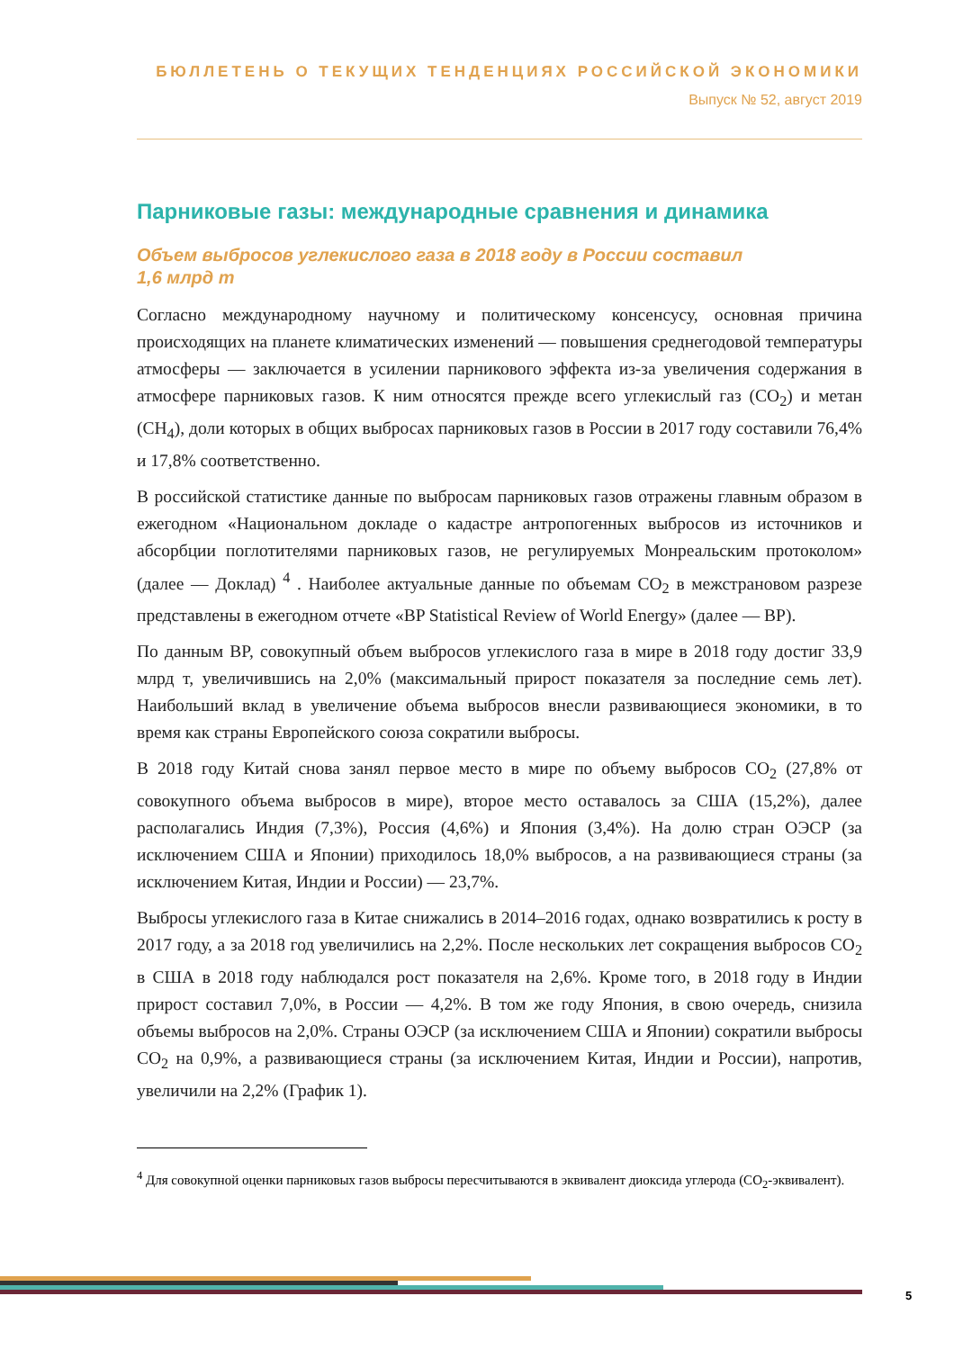БЮЛЛЕТЕНЬ О ТЕКУЩИХ ТЕНДЕНЦИЯХ РОССИЙСКОЙ ЭКОНОМИКИ
Выпуск № 52, август 2019
Парниковые газы: международные сравнения и динамика
Объем выбросов углекислого газа в 2018 году в России составил
1,6 млрд т
Согласно международному научному и политическому консенсусу, основная причина происходящих на планете климатических изменений — повышения среднегодовой температуры атмосферы — заключается в усилении парникового эффекта из-за увеличения содержания в атмосфере парниковых газов. К ним относятся прежде всего углекислый газ (CO<sub>2</sub>) и метан (CH<sub>4</sub>), доли которых в общих выбросах парниковых газов в России в 2017 году составили 76,4% и 17,8% соответственно.
В российской статистике данные по выбросам парниковых газов отражены главным образом в ежегодном «Национальном докладе о кадастре антропогенных выбросов из источников и абсорбции поглотителями парниковых газов, не регулируемых Монреальским протоколом» (далее — Доклад) <sup>4</sup> . Наиболее актуальные данные по объемам CO<sub>2</sub> в межстрановом разрезе представлены в ежегодном отчете «BP Statistical Review of World Energy» (далее — BP).
По данным BP, совокупный объем выбросов углекислого газа в мире в 2018 году достиг 33,9 млрд т, увеличившись на 2,0% (максимальный прирост показателя за последние семь лет). Наибольший вклад в увеличение объема выбросов внесли развивающиеся экономики, в то время как страны Европейского союза сократили выбросы.
В 2018 году Китай снова занял первое место в мире по объему выбросов CO<sub>2</sub> (27,8% от совокупного объема выбросов в мире), второе место оставалось за США (15,2%), далее располагались Индия (7,3%), Россия (4,6%) и Япония (3,4%). На долю стран ОЭСР (за исключением США и Японии) приходилось 18,0% выбросов, а на развивающиеся страны (за исключением Китая, Индии и России) — 23,7%.
Выбросы углекислого газа в Китае снижались в 2014–2016 годах, однако возвратились к росту в 2017 году, а за 2018 год увеличились на 2,2%. После нескольких лет сокращения выбросов CO<sub>2</sub> в США в 2018 году наблюдался рост показателя на 2,6%. Кроме того, в 2018 году в Индии прирост составил 7,0%, в России — 4,2%. В том же году Япония, в свою очередь, снизила объемы выбросов на 2,0%. Страны ОЭСР (за исключением США и Японии) сократили выбросы CO<sub>2</sub> на 0,9%, а развивающиеся страны (за исключением Китая, Индии и России), напротив, увеличили на 2,2% (График 1).
<sup>4</sup> Для совокупной оценки парниковых газов выбросы пересчитываются в эквивалент диоксида углерода (CO<sub>2</sub>-эквивалент).
5